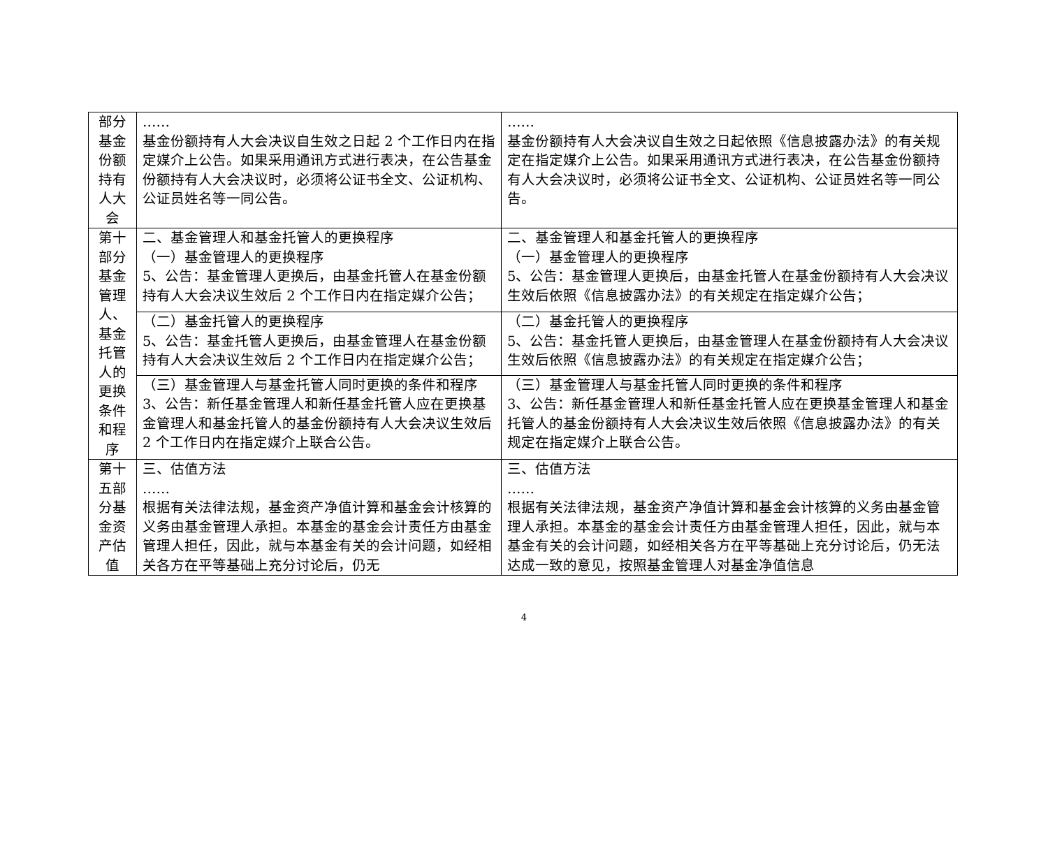| 部分基金份额持有人大会 | …… 基金份额持有人大会决议自生效之日起 2 个工作日内在指定媒介上公告。如果采用通讯方式进行表决，在公告基金份额持有人大会决议时，必须将公证书全文、公证机构、公证员姓名等一同公告。 | …… 基金份额持有人大会决议自生效之日起依照《信息披露办法》的有关规定在指定媒介上公告。如果采用通讯方式进行表决，在公告基金份额持有人大会决议时，必须将公证书全文、公证机构、公证员姓名等一同公告。 |
| 第十部分基金管理人、基金托管人的更换条件和程序 | 二、基金管理人和基金托管人的更换程序 （一）基金管理人的更换程序 5、公告：基金管理人更换后，由基金托管人在基金份额持有人大会决议生效后 2 个工作日内在指定媒介公告； | 二、基金管理人和基金托管人的更换程序 （一）基金管理人的更换程序 5、公告：基金管理人更换后，由基金托管人在基金份额持有人大会决议生效后依照《信息披露办法》的有关规定在指定媒介公告； |
| | （二）基金托管人的更换程序 5、公告：基金托管人更换后，由基金管理人在基金份额持有人大会决议生效后 2 个工作日内在指定媒介公告； | （二）基金托管人的更换程序 5、公告：基金托管人更换后，由基金管理人在基金份额持有人大会决议生效后依照《信息披露办法》的有关规定在指定媒介公告； |
| | （三）基金管理人与基金托管人同时更换的条件和程序 3、公告：新任基金管理人和新任基金托管人应在更换基金管理人和基金托管人的基金份额持有人大会决议生效后 2 个工作日内在指定媒介上联合公告。 | （三）基金管理人与基金托管人同时更换的条件和程序 3、公告：新任基金管理人和新任基金托管人应在更换基金管理人和基金托管人的基金份额持有人大会决议生效后依照《信息披露办法》的有关规定在指定媒介上联合公告。 |
| 第十五部分基金资产估值 | 三、估值方法 …… 根据有关法律法规，基金资产净值计算和基金会计核算的义务由基金管理人承担。本基金的基金会计责任方由基金管理人担任，因此，就与本基金有关的会计问题，如经相关各方在平等基础上充分讨论后，仍无 | 三、估值方法 …… 根据有关法律法规，基金资产净值计算和基金会计核算的义务由基金管理人承担。本基金的基金会计责任方由基金管理人担任，因此，就与本基金有关的会计问题，如经相关各方在平等基础上充分讨论后，仍无法达成一致的意见，按照基金管理人对基金净值信息 |
4